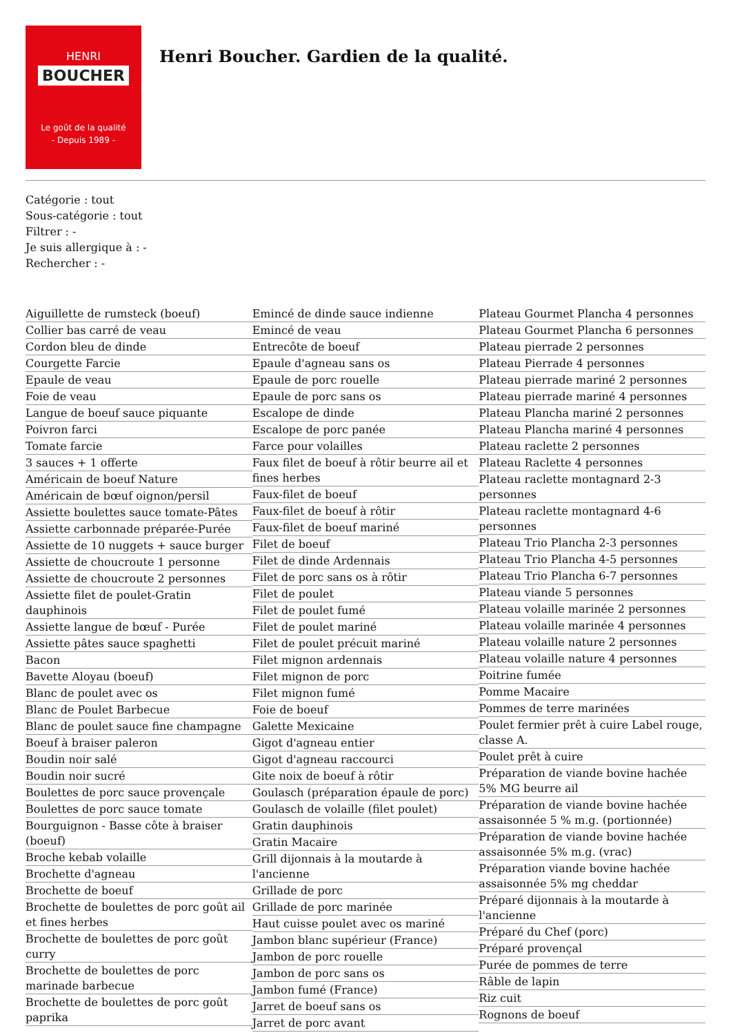HENRI
BOUCHER
Le goût de la qualité
- Depuis 1989 -
Henri Boucher. Gardien de la qualité.
Catégorie : tout
Sous-catégorie : tout
Filtrer : -
Je suis allergique à : -
Rechercher : -
Aiguillette de rumsteck (boeuf)
Collier bas carré de veau
Cordon bleu de dinde
Courgette Farcie
Epaule de veau
Foie de veau
Langue de boeuf sauce piquante
Poivron farci
Tomate farcie
3 sauces + 1 offerte
Américain de boeuf Nature
Américain de bœuf oignon/persil
Assiette boulettes sauce tomate-Pâtes
Assiette carbonnade préparée-Purée
Assiette de 10 nuggets + sauce burger
Assiette de choucroute 1 personne
Assiette de choucroute 2 personnes
Assiette filet de poulet-Gratin dauphinois
Assiette langue de bœuf - Purée
Assiette pâtes sauce spaghetti
Bacon
Bavette Aloyau (boeuf)
Blanc de poulet avec os
Blanc de Poulet Barbecue
Blanc de poulet sauce fine champagne
Boeuf à braiser paleron
Boudin noir salé
Boudin noir sucré
Boulettes de porc sauce provençale
Boulettes de porc sauce tomate
Bourguignon - Basse côte à braiser (boeuf)
Broche kebab volaille
Brochette d'agneau
Brochette de boeuf
Brochette de boulettes de porc goût ail et fines herbes
Brochette de boulettes de porc goût curry
Brochette de boulettes de porc marinade barbecue
Brochette de boulettes de porc goût paprika
Emincé de dinde sauce indienne
Emincé de veau
Entrecôte de boeuf
Epaule d'agneau sans os
Epaule de porc rouelle
Epaule de porc sans os
Escalope de dinde
Escalope de porc panée
Farce pour volailles
Faux filet de boeuf à rôtir beurre ail et fines herbes
Faux-filet de boeuf
Faux-filet de boeuf à rôtir
Faux-filet de boeuf mariné
Filet de boeuf
Filet de dinde Ardennais
Filet de porc sans os à rôtir
Filet de poulet
Filet de poulet fumé
Filet de poulet mariné
Filet de poulet précuit mariné
Filet mignon ardennais
Filet mignon de porc
Filet mignon fumé
Foie de boeuf
Galette Mexicaine
Gigot d'agneau entier
Gigot d'agneau raccourci
Gite noix de boeuf à rôtir
Goulasch (préparation épaule de porc)
Goulasch de volaille (filet poulet)
Gratin dauphinois
Gratin Macaire
Grill dijonnais à la moutarde à l'ancienne
Grillade de porc
Grillade de porc marinée
Haut cuisse poulet avec os mariné
Jambon blanc supérieur (France)
Jambon de porc rouelle
Jambon de porc sans os
Jambon fumé (France)
Jarret de boeuf sans os
Jarret de porc avant
Plateau Gourmet Plancha 4 personnes
Plateau Gourmet Plancha 6 personnes
Plateau pierrade 2 personnes
Plateau Pierrade 4 personnes
Plateau pierrade mariné 2 personnes
Plateau pierrade mariné 4 personnes
Plateau Plancha mariné 2 personnes
Plateau Plancha mariné 4 personnes
Plateau raclette 2 personnes
Plateau Raclette 4 personnes
Plateau raclette montagnard 2-3 personnes
Plateau raclette montagnard 4-6 personnes
Plateau Trio Plancha 2-3 personnes
Plateau Trio Plancha 4-5 personnes
Plateau Trio Plancha 6-7 personnes
Plateau viande 5 personnes
Plateau volaille marinée 2 personnes
Plateau volaille marinée 4 personnes
Plateau volaille nature 2 personnes
Plateau volaille nature 4 personnes
Poitrine fumée
Pomme Macaire
Pommes de terre marinées
Poulet fermier prêt à cuire Label rouge, classe A.
Poulet prêt à cuire
Préparation de viande bovine hachée 5% MG beurre ail
Préparation de viande bovine hachée assaisonnée 5 % m.g. (portionnée)
Préparation de viande bovine hachée assaisonnée 5% m.g. (vrac)
Préparation viande bovine hachée assaisonnée 5% mg cheddar
Préparé dijonnais à la moutarde à l'ancienne
Préparé du Chef (porc)
Préparé provençal
Purée de pommes de terre
Râble de lapin
Riz cuit
Rognons de boeuf